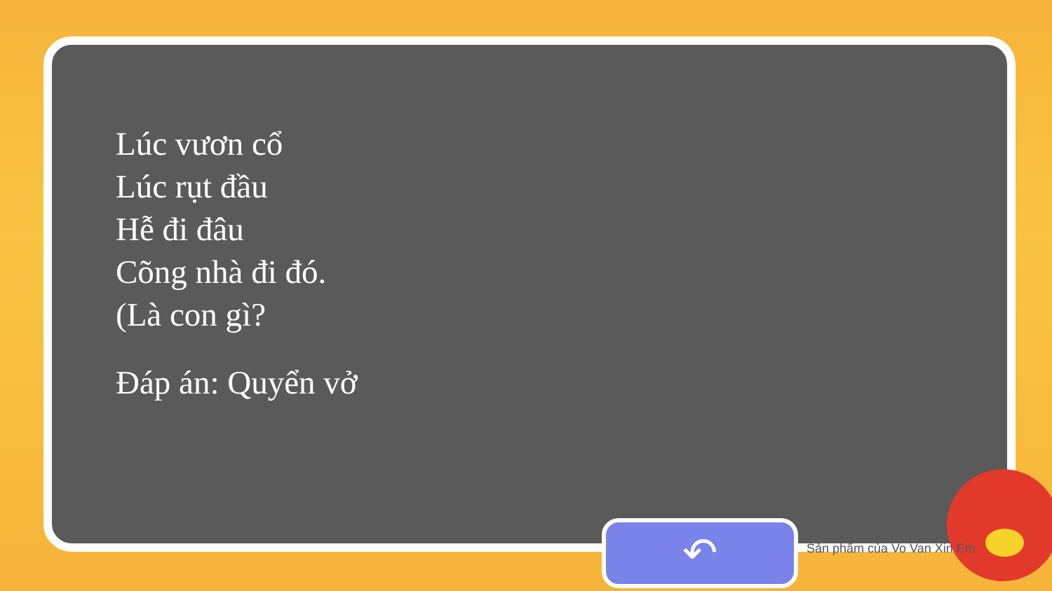Lúc vươn cổ
Lúc rụt đầu
Hễ đi đâu
Cõng nhà đi đó.
(Là con gì?
Đáp án: Quyển vở
↶ Sản phẩm của Vo Van Xin Em